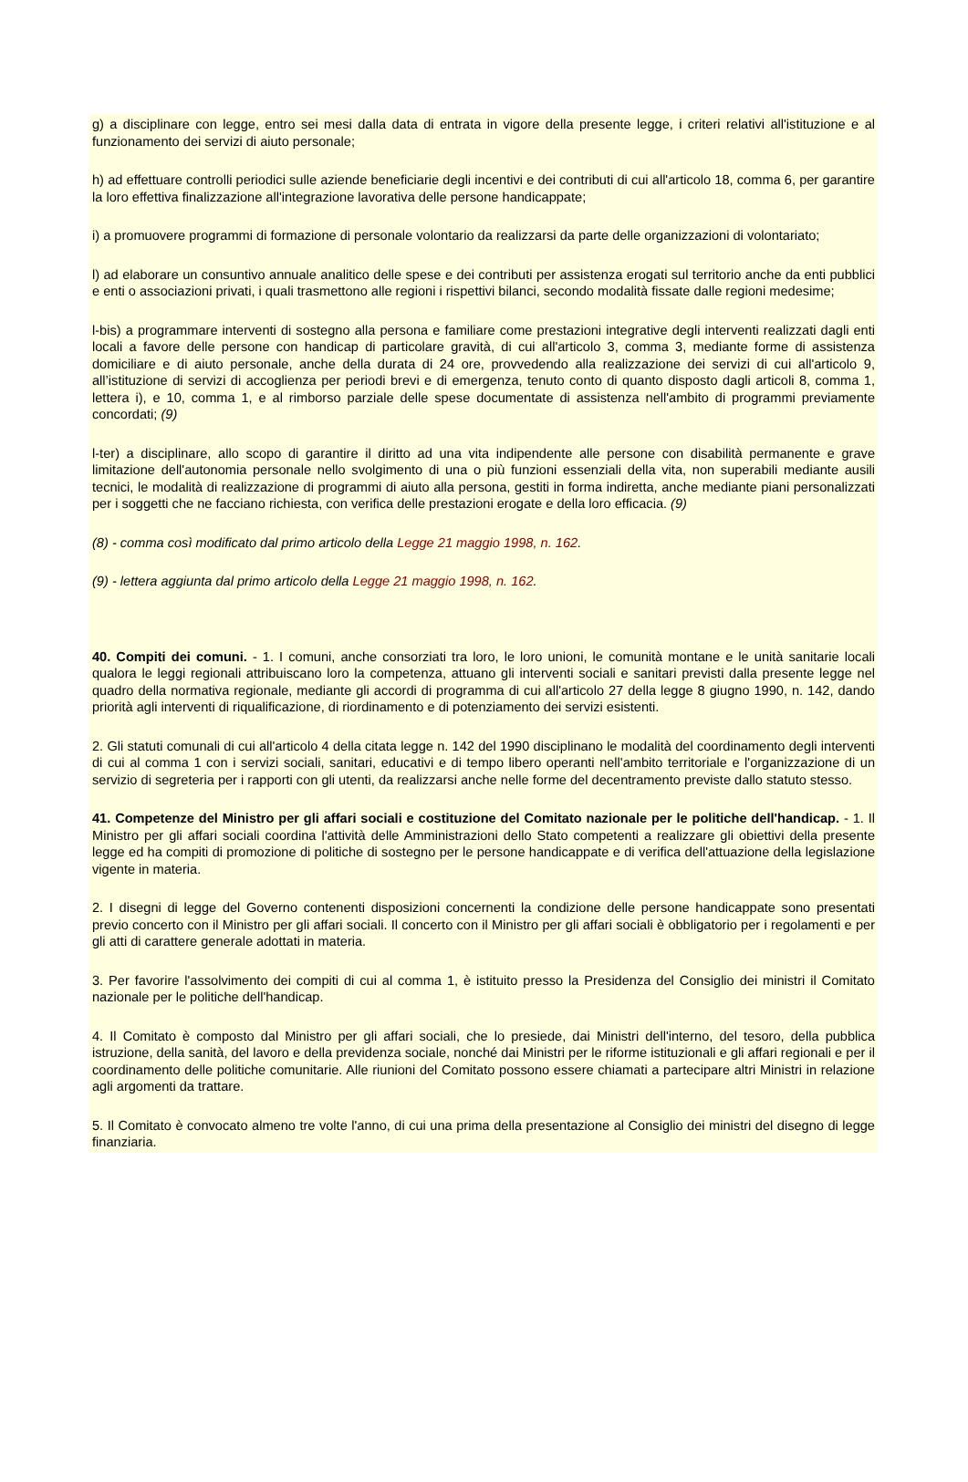g) a disciplinare con legge, entro sei mesi dalla data di entrata in vigore della presente legge, i criteri relativi all'istituzione e al funzionamento dei servizi di aiuto personale;
h) ad effettuare controlli periodici sulle aziende beneficiarie degli incentivi e dei contributi di cui all'articolo 18, comma 6, per garantire la loro effettiva finalizzazione all'integrazione lavorativa delle persone handicappate;
i) a promuovere programmi di formazione di personale volontario da realizzarsi da parte delle organizzazioni di volontariato;
l) ad elaborare un consuntivo annuale analitico delle spese e dei contributi per assistenza erogati sul territorio anche da enti pubblici e enti o associazioni privati, i quali trasmettono alle regioni i rispettivi bilanci, secondo modalità fissate dalle regioni medesime;
l-bis) a programmare interventi di sostegno alla persona e familiare come prestazioni integrative degli interventi realizzati dagli enti locali a favore delle persone con handicap di particolare gravità, di cui all'articolo 3, comma 3, mediante forme di assistenza domiciliare e di aiuto personale, anche della durata di 24 ore, provvedendo alla realizzazione dei servizi di cui all'articolo 9, all’istituzione di servizi di accoglienza per periodi brevi e di emergenza, tenuto conto di quanto disposto dagli articoli 8, comma 1, lettera i), e 10, comma 1, e al rimborso parziale delle spese documentate di assistenza nell'ambito di programmi previamente concordati; (9)
l-ter) a disciplinare, allo scopo di garantire il diritto ad una vita indipendente alle persone con disabilità permanente e grave limitazione dell'autonomia personale nello svolgimento di una o più funzioni essenziali della vita, non superabili mediante ausili tecnici, le modalità di realizzazione di programmi di aiuto alla persona, gestiti in forma indiretta, anche mediante piani personalizzati per i soggetti che ne facciano richiesta, con verifica delle prestazioni erogate e della loro efficacia. (9)
(8) - comma così modificato dal primo articolo della Legge 21 maggio 1998, n. 162.
(9) - lettera aggiunta dal primo articolo della Legge 21 maggio 1998, n. 162.
40. Compiti dei comuni. - 1. I comuni, anche consorziati tra loro, le loro unioni, le comunità montane e le unità sanitarie locali qualora le leggi regionali attribuiscano loro la competenza, attuano gli interventi sociali e sanitari previsti dalla presente legge nel quadro della normativa regionale, mediante gli accordi di programma di cui all'articolo 27 della legge 8 giugno 1990, n. 142, dando priorità agli interventi di riqualificazione, di riordinamento e di potenziamento dei servizi esistenti.
2. Gli statuti comunali di cui all'articolo 4 della citata legge n. 142 del 1990 disciplinano le modalità del coordinamento degli interventi di cui al comma 1 con i servizi sociali, sanitari, educativi e di tempo libero operanti nell'ambito territoriale e l'organizzazione di un servizio di segreteria per i rapporti con gli utenti, da realizzarsi anche nelle forme del decentramento previste dallo statuto stesso.
41. Competenze del Ministro per gli affari sociali e costituzione del Comitato nazionale per le politiche dell'handicap. - 1. Il Ministro per gli affari sociali coordina l'attività delle Amministrazioni dello Stato competenti a realizzare gli obiettivi della presente legge ed ha compiti di promozione di politiche di sostegno per le persone handicappate e di verifica dell'attuazione della legislazione vigente in materia.
2. I disegni di legge del Governo contenenti disposizioni concernenti la condizione delle persone handicappate sono presentati previo concerto con il Ministro per gli affari sociali. Il concerto con il Ministro per gli affari sociali è obbligatorio per i regolamenti e per gli atti di carattere generale adottati in materia.
3. Per favorire l'assolvimento dei compiti di cui al comma 1, è istituito presso la Presidenza del Consiglio dei ministri il Comitato nazionale per le politiche dell'handicap.
4. Il Comitato è composto dal Ministro per gli affari sociali, che lo presiede, dai Ministri dell'interno, del tesoro, della pubblica istruzione, della sanità, del lavoro e della previdenza sociale, nonché dai Ministri per le riforme istituzionali e gli affari regionali e per il coordinamento delle politiche comunitarie. Alle riunioni del Comitato possono essere chiamati a partecipare altri Ministri in relazione agli argomenti da trattare.
5. Il Comitato è convocato almeno tre volte l'anno, di cui una prima della presentazione al Consiglio dei ministri del disegno di legge finanziaria.